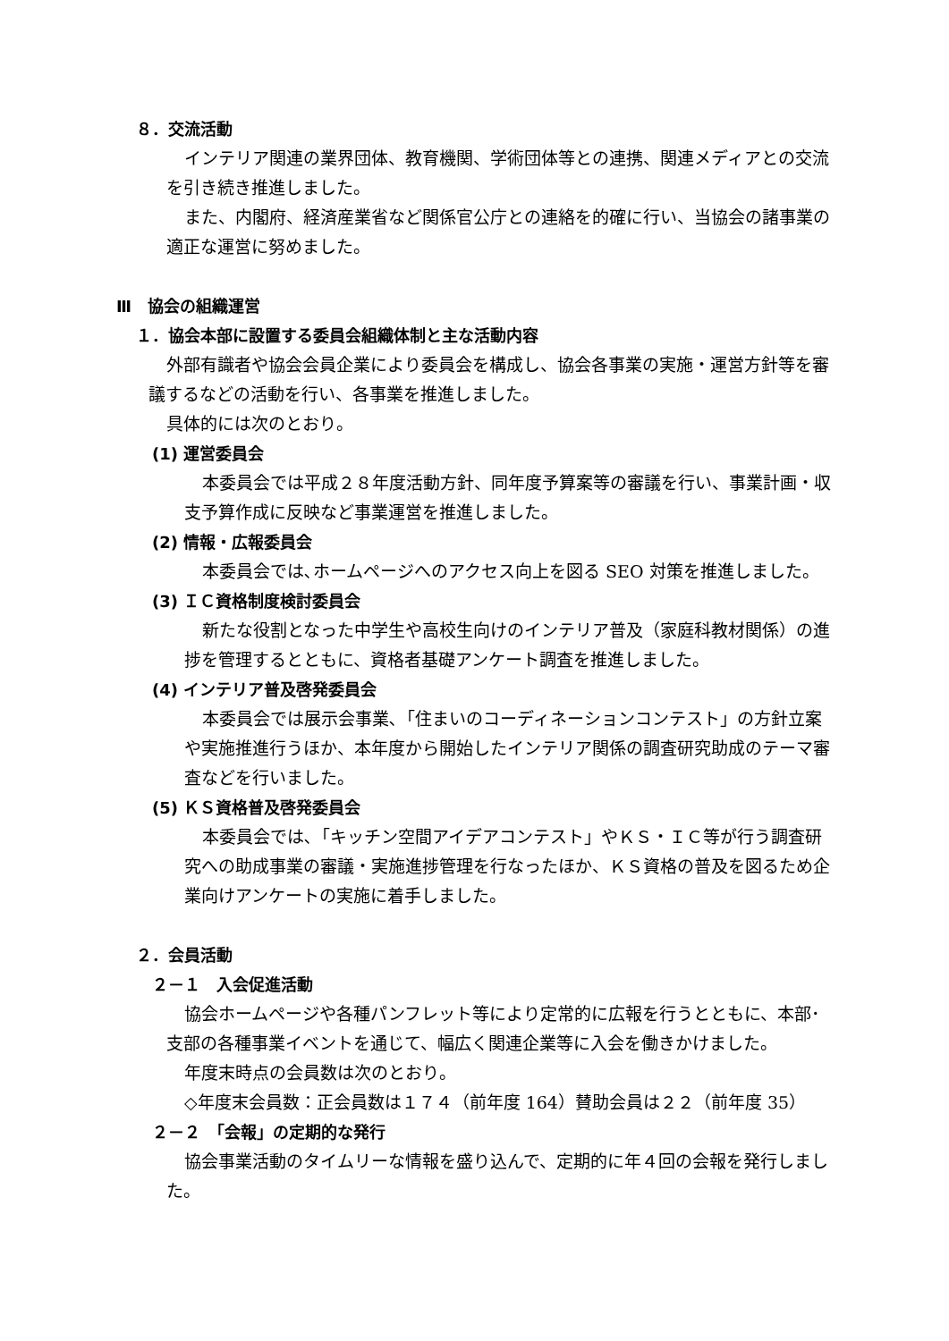８．交流活動
インテリア関連の業界団体、教育機関、学術団体等との連携、関連メディアとの交流を引き続き推進しました。
また、内閣府、経済産業省など関係官公庁との連絡を的確に行い、当協会の諸事業の適正な運営に努めました。
Ⅲ　協会の組織運営
１．協会本部に設置する委員会組織体制と主な活動内容
外部有識者や協会会員企業により委員会を構成し、協会各事業の実施・運営方針等を審議するなどの活動を行い、各事業を推進しました。
具体的には次のとおり。
(1) 運営委員会
本委員会では平成２８年度活動方針、同年度予算案等の審議を行い、事業計画・収支予算作成に反映など事業運営を推進しました。
(2) 情報・広報委員会
本委員会では､ホームページへのアクセス向上を図る SEO 対策を推進しました。
(3) ＩＣ資格制度検討委員会
新たな役割となった中学生や高校生向けのインテリア普及（家庭科教材関係）の進捗を管理するとともに、資格者基礎アンケート調査を推進しました。
(4) インテリア普及啓発委員会
本委員会では展示会事業､「住まいのコーディネーションコンテスト」の方針立案や実施推進行うほか、本年度から開始したインテリア関係の調査研究助成のテーマ審査などを行いました。
(5) ＫＳ資格普及啓発委員会
本委員会では､「キッチン空間アイデアコンテスト」やＫＳ・ＩＣ等が行う調査研究への助成事業の審議・実施進捗管理を行なったほか、ＫＳ資格の普及を図るため企業向けアンケートの実施に着手しました。
２．会員活動
２－１　入会促進活動
協会ホームページや各種パンフレット等により定常的に広報を行うとともに、本部･支部の各種事業イベントを通じて、幅広く関連企業等に入会を働きかけました。
年度末時点の会員数は次のとおり。
◇年度末会員数：正会員数は１７４（前年度 164）賛助会員は２２（前年度 35）
２－２　「会報」の定期的な発行
協会事業活動のタイムリーな情報を盛り込んで、定期的に年４回の会報を発行しました。